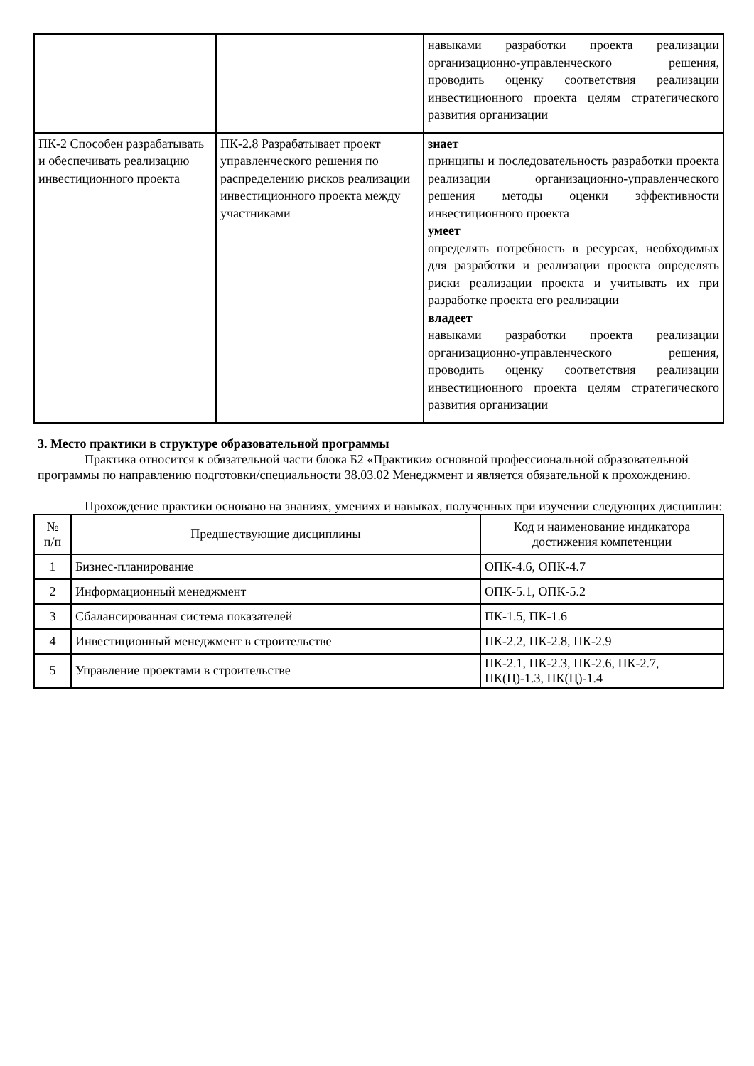| | | навыками разработки проекта реализации организационно-управленческого решения, проводить оценку соответствия реализации инвестиционного проекта целям стратегического развития организации |
| ПК-2 Способен разрабатывать и обеспечивать реализацию инвестиционного проекта | ПК-2.8 Разрабатывает проект управленческого решения по распределению рисков реализации инвестиционного проекта между участниками | знает принципы и последовательность разработки проекта реализации организационно-управленческого решения методы оценки эффективности инвестиционного проекта умеет определять потребность в ресурсах, необходимых для разработки и реализации проекта определять риски реализации проекта и учитывать их при разработке проекта его реализации владеет навыками разработки проекта реализации организационно-управленческого решения, проводить оценку соответствия реализации инвестиционного проекта целям стратегического развития организации |
3. Место практики в структуре образовательной программы
Практика относится к обязательной части блока Б2 «Практики» основной профессиональной образовательной программы по направлению подготовки/специальности 38.03.02 Менеджмент и является обязательной к прохождению.
Прохождение практики основано на знаниях, умениях и навыках, полученных при изучении следующих дисциплин:
| № п/п | Предшествующие дисциплины | Код и наименование индикатора достижения компетенции |
| --- | --- | --- |
| 1 | Бизнес-планирование | ОПК-4.6, ОПК-4.7 |
| 2 | Информационный менеджмент | ОПК-5.1, ОПК-5.2 |
| 3 | Сбалансированная система показателей | ПК-1.5, ПК-1.6 |
| 4 | Инвестиционный менеджмент в строительстве | ПК-2.2, ПК-2.8, ПК-2.9 |
| 5 | Управление проектами в строительстве | ПК-2.1, ПК-2.3, ПК-2.6, ПК-2.7, ПК(Ц)-1.3, ПК(Ц)-1.4 |